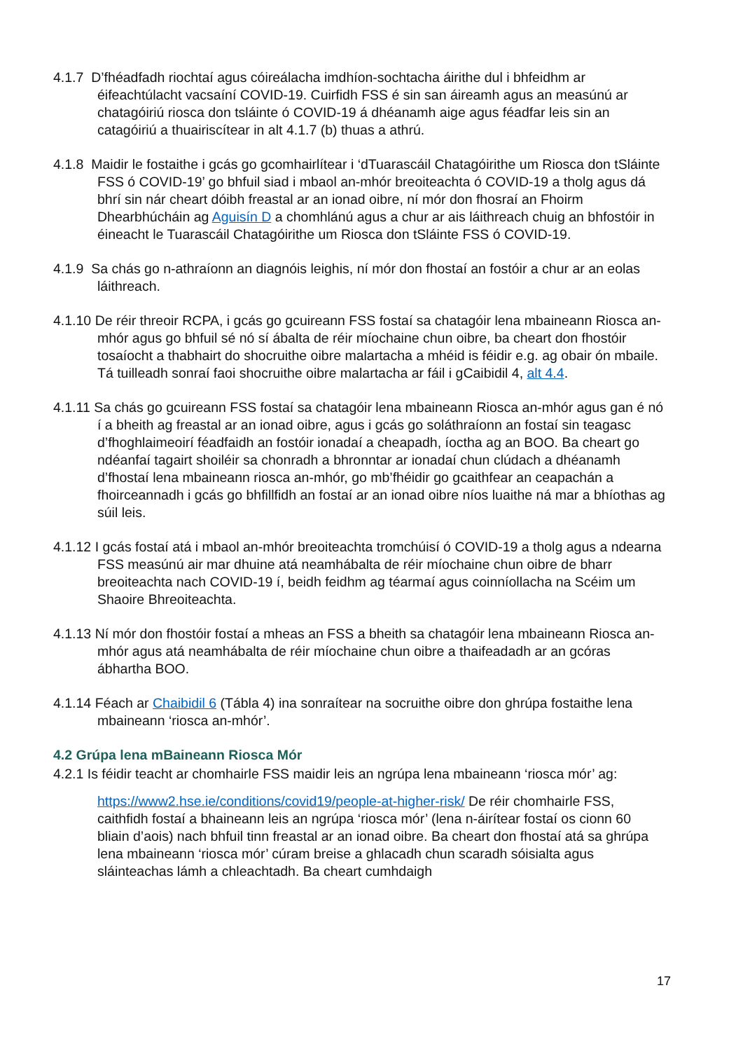4.1.7 D’fhéadfadh riochtaí agus cóireálacha imdhíon-sochtacha áirithe dul i bhfeidhm ar éifeachtúlacht vacsaíní COVID-19. Cuirfidh FSS é sin san áireamh agus an measúnú ar chatagóiriú riosca don tsláinte ó COVID-19 á dhéanamh aige agus féadfar leis sin an catagóiriú a thuairiscítear in alt 4.1.7 (b) thuas a athrú.
4.1.8 Maidir le fostaithe i gcás go gcomhairlítear i ‘dTuarascáil Chatagóirithe um Riosca don tSláinte FSS ó COVID-19’ go bhfuil siad i mbaol an-mhór breoiteachta ó COVID-19 a tholg agus dá bhrí sin nár cheart dóibh freastal ar an ionad oibre, ní mór don fhosraí an Fhoirm Dhearbhúcháin ag Aguisín D a chomhlánú agus a chur ar ais láithreach chuig an bhfostóir in éineacht le Tuarascáil Chatagóirithe um Riosca don tSláinte FSS ó COVID-19.
4.1.9 Sa chás go n-athraíonn an diagnóis leighis, ní mór don fhostaí an fostóir a chur ar an eolas láithreach.
4.1.10 De réir threoir RCPA, i gcás go gcuireann FSS fostaí sa chatagóir lena mbaineann Riosca an-mhór agus go bhfuil sé nó sí ábalta de réir míochaine chun oibre, ba cheart don fhostóir tosaíocht a thabhairt do shocruithe oibre malartacha a mhéid is féidir e.g. ag obair ón mbaile. Tá tuilleadh sonraí faoi shocruithe oibre malartacha ar fáil i gCaibidil 4, alt 4.4.
4.1.11 Sa chás go gcuireann FSS fostaí sa chatagóir lena mbaineann Riosca an-mhór agus gan é nó í a bheith ag freastal ar an ionad oibre, agus i gcás go soláthraíonn an fostaí sin teagasc d’fhoghlaimeoirí féadfaidh an fostóir ionadaí a cheapadh, íoctha ag an BOO. Ba cheart go ndéanfaí tagairt shoiléir sa chonradh a bhronntar ar ionadaí chun clúdach a dhéanamh d’fhostaí lena mbaineann riosca an-mhór, go mb’fhéidir go gcaithfear an ceapachán a fhoirceannadh i gcás go bhfillfidh an fostaí ar an ionad oibre níos luaithe ná mar a bhíothas ag súil leis.
4.1.12 I gcás fostaí atá i mbaol an-mhór breoiteachta tromchúisí ó COVID-19 a tholg agus a ndearna FSS measúnú air mar dhuine atá neamhábalta de réir míochaine chun oibre de bharr breoiteachta nach COVID-19 í, beidh feidhm ag téarmaí agus coinníollacha na Scéim um Shaoire Bhreoiteachta.
4.1.13 Ní mór don fhostóir fostaí a mheas an FSS a bheith sa chatagóir lena mbaineann Riosca an-mhór agus atá neamhábalta de réir míochaine chun oibre a thaifeadadh ar an gcóras ábhartha BOO.
4.1.14 Féach ar Chaibidil 6 (Tábla 4) ina sonraítear na socruithe oibre don ghrúpa fostaithe lena mbaineann ‘riosca an-mhór’.
4.2 Grúpa lena mBaineann Riosca Mór
4.2.1 Is féidir teacht ar chomhairle FSS maidir leis an ngrúpa lena mbaineann ‘riosca mór’ ag:
https://www2.hse.ie/conditions/covid19/people-at-higher-risk/ De réir chomhairle FSS, caithfidh fostaí a bhaineann leis an ngrúpa ‘riosca mór’ (lena n-áirítear fostaí os cionn 60 bliain d’aois) nach bhfuil tinn freastal ar an ionad oibre. Ba cheart don fhostaí atá sa ghrúpa lena mbaineann ‘riosca mór’ cúram breise a ghlacadh chun scaradh sóisialta agus sláinteachas lámh a chleachtadh. Ba cheart cumhdaigh
17